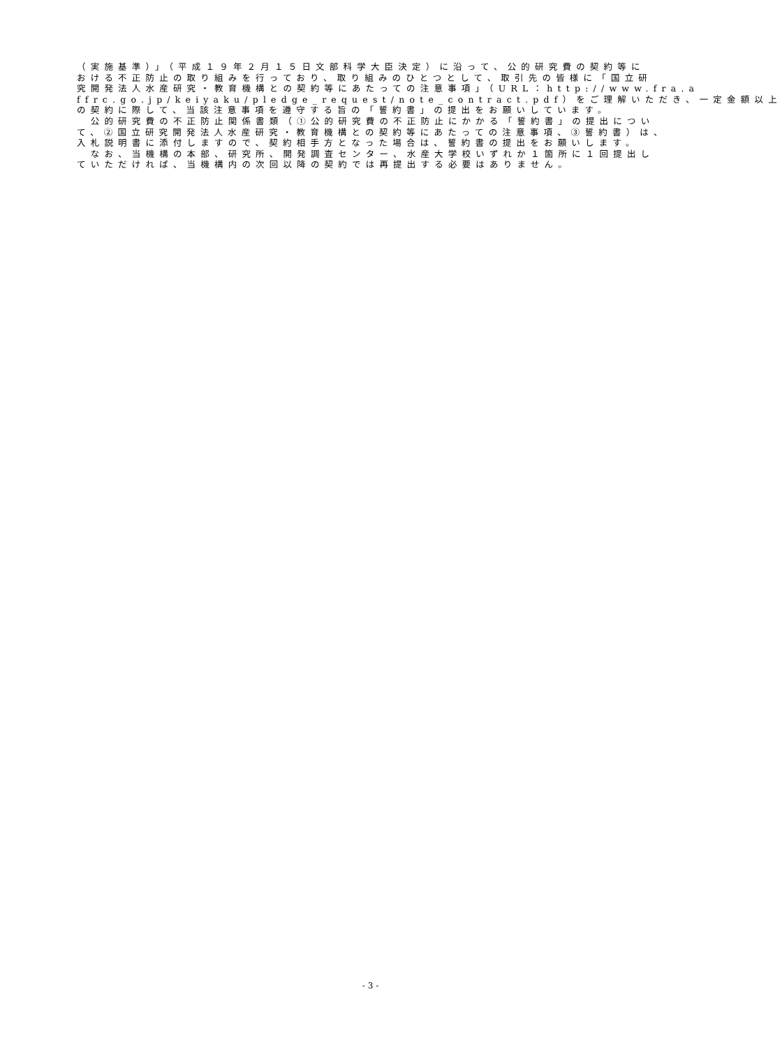（実施基準）」（平成１９年２月１５日文部科学大臣決定）に沿って、公的研究費の契約等に
おける不正防止の取り組みを行っており、取り組みのひとつとして、取引先の皆様に「国立研
究開発法人水産研究・教育機構との契約等にあたっての注意事項」（URL：http://www.fra.a
ffrc.go.jp/keiyaku/pledge_request/note_contract.pdf）をご理解いただき、一定金額以上
の契約に際して、当該注意事項を遵守する旨の「誓約書」の提出をお願いしています。
　公的研究費の不正防止関係書類（①公的研究費の不正防止にかかる「誓約書」の提出につい
て、②国立研究開発法人水産研究・教育機構との契約等にあたっての注意事項、③誓約書）は、
入札説明書に添付しますので、契約相手方となった場合は、誓約書の提出をお願いします。
　なお、当機構の本部、研究所、開発調査センター、水産大学校いずれか１箇所に１回提出し
ていただければ、当機構内の次回以降の契約では再提出する必要はありません。
- 3 -